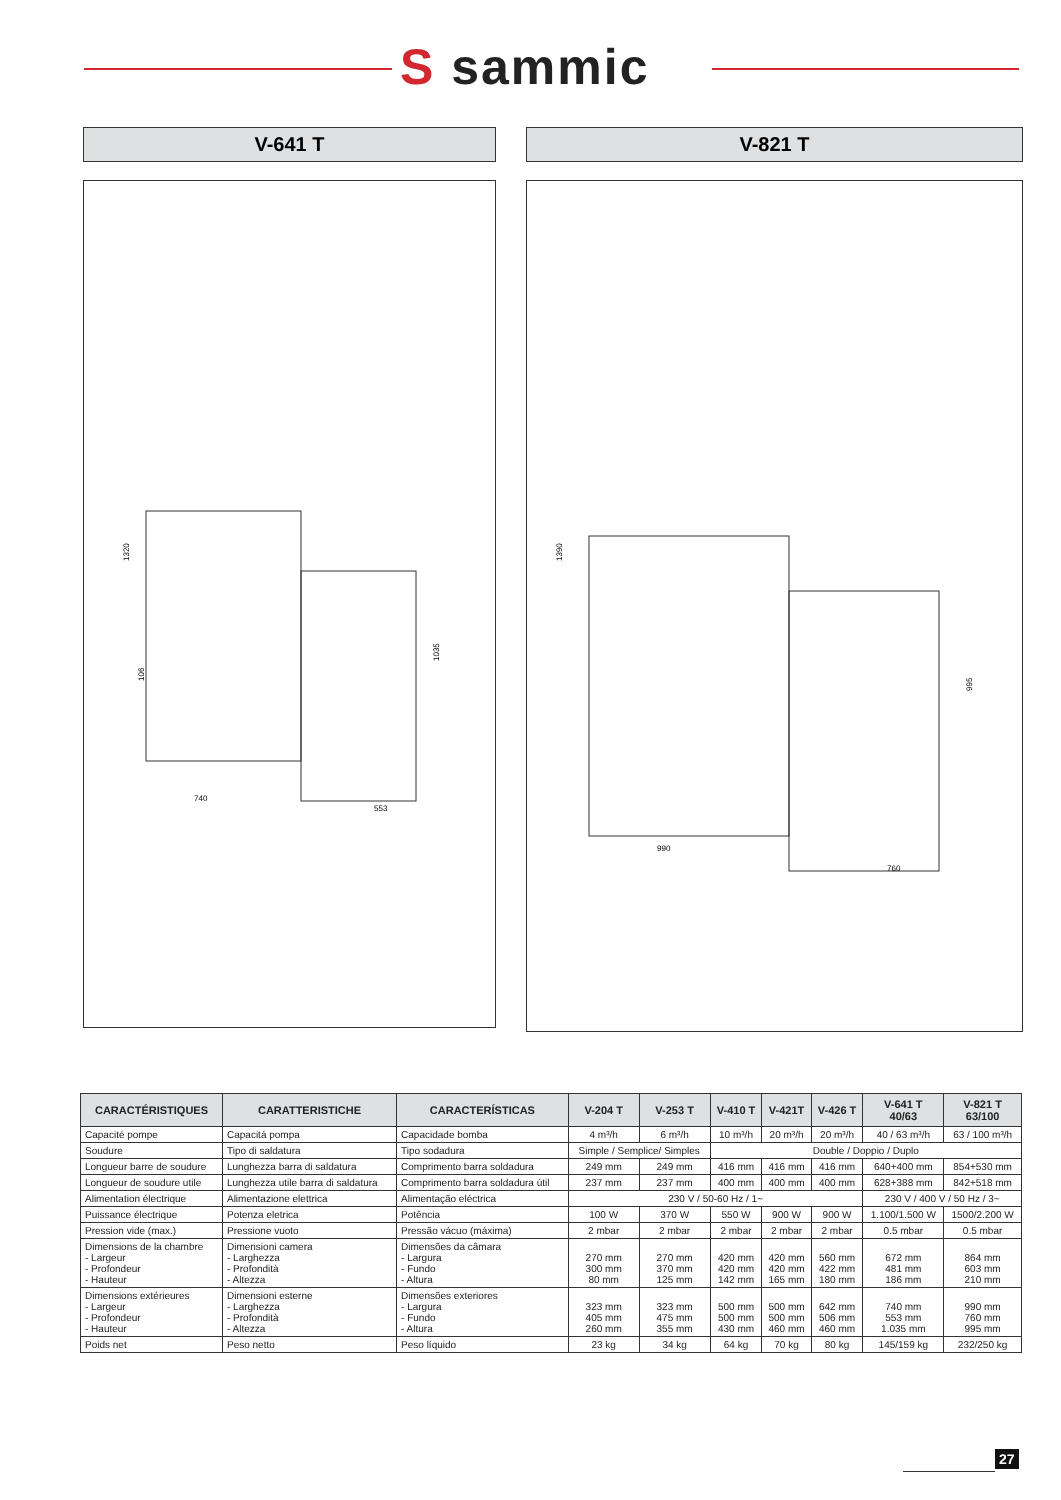S sammic
V-641 T V-821 T
1320
1035
106
740
553
1390
995
990
760
| CARACTÉRISTIQUES | CARATTERISTICHE | CARACTERÍSTICAS | V-204 T | V-253 T | V-410 T | V-421T | V-426 T | V-641 T 40/63 | V-821 T 63/100 |
| --- | --- | --- | --- | --- | --- | --- | --- | --- | --- |
| Capacité pompe | Capacitá pompa | Capacidade bomba | 4 m³/h | 6 m³/h | 10 m³/h | 20 m³/h | 20 m³/h | 40 / 63 m³/h | 63 / 100 m³/h |
| Soudure | Tipo di saldatura | Tipo sodadura | Simple / Semplice/ Simples | | Double / Doppio / Duplo | | | | |
| Longueur barre de soudure | Lunghezza barra di saldatura | Comprimento barra soldadura | 249 mm | 249 mm | 416 mm | 416 mm | 416 mm | 640+400 mm | 854+530 mm |
| Longueur de soudure utile | Lunghezza utile barra di saldatura | Comprimento barra soldadura útil | 237 mm | 237 mm | 400 mm | 400 mm | 400 mm | 628+388 mm | 842+518 mm |
| Alimentation électrique | Alimentazione elettrica | Alimentação eléctrica | 230 V / 50-60 Hz / 1~ | | | | | 230 V / 400 V / 50 Hz / 3~ | |
| Puissance électrique | Potenza eletrica | Potência | 100 W | 370 W | 550 W | 900 W | 900 W | 1.100/1.500 W | 1500/2.200 W |
| Pression vide (max.) | Pressione vuoto | Pressão vácuo (máxima) | 2 mbar | 2 mbar | 2 mbar | 2 mbar | 2 mbar | 0.5 mbar | 0.5 mbar |
| Dimensions de la chambre - Largeur - Profondeur - Hauteur | Dimensioni camera - Larghezza - Profondità - Altezza | Dimensões da câmara - Largura - Fundo - Altura | 270 mm 300 mm 80 mm | 270 mm 370 mm 125 mm | 420 mm 420 mm 142 mm | 420 mm 420 mm 165 mm | 560 mm 422 mm 180 mm | 672 mm 481 mm 186 mm | 864 mm 603 mm 210 mm |
| Dimensions extérieures - Largeur - Profondeur - Hauteur | Dimensioni esterne - Larghezza - Profondità - Altezza | Dimensões exteriores - Largura - Fundo - Altura | 323 mm 405 mm 260 mm | 323 mm 475 mm 355 mm | 500 mm 500 mm 430 mm | 500 mm 500 mm 460 mm | 642 mm 506 mm 460 mm | 740 mm 553 mm 1.035 mm | 990 mm 760 mm 995 mm |
| Poids net | Peso netto | Peso líquido | 23 kg | 34 kg | 64 kg | 70 kg | 80 kg | 145/159 kg | 232/250 kg |
27